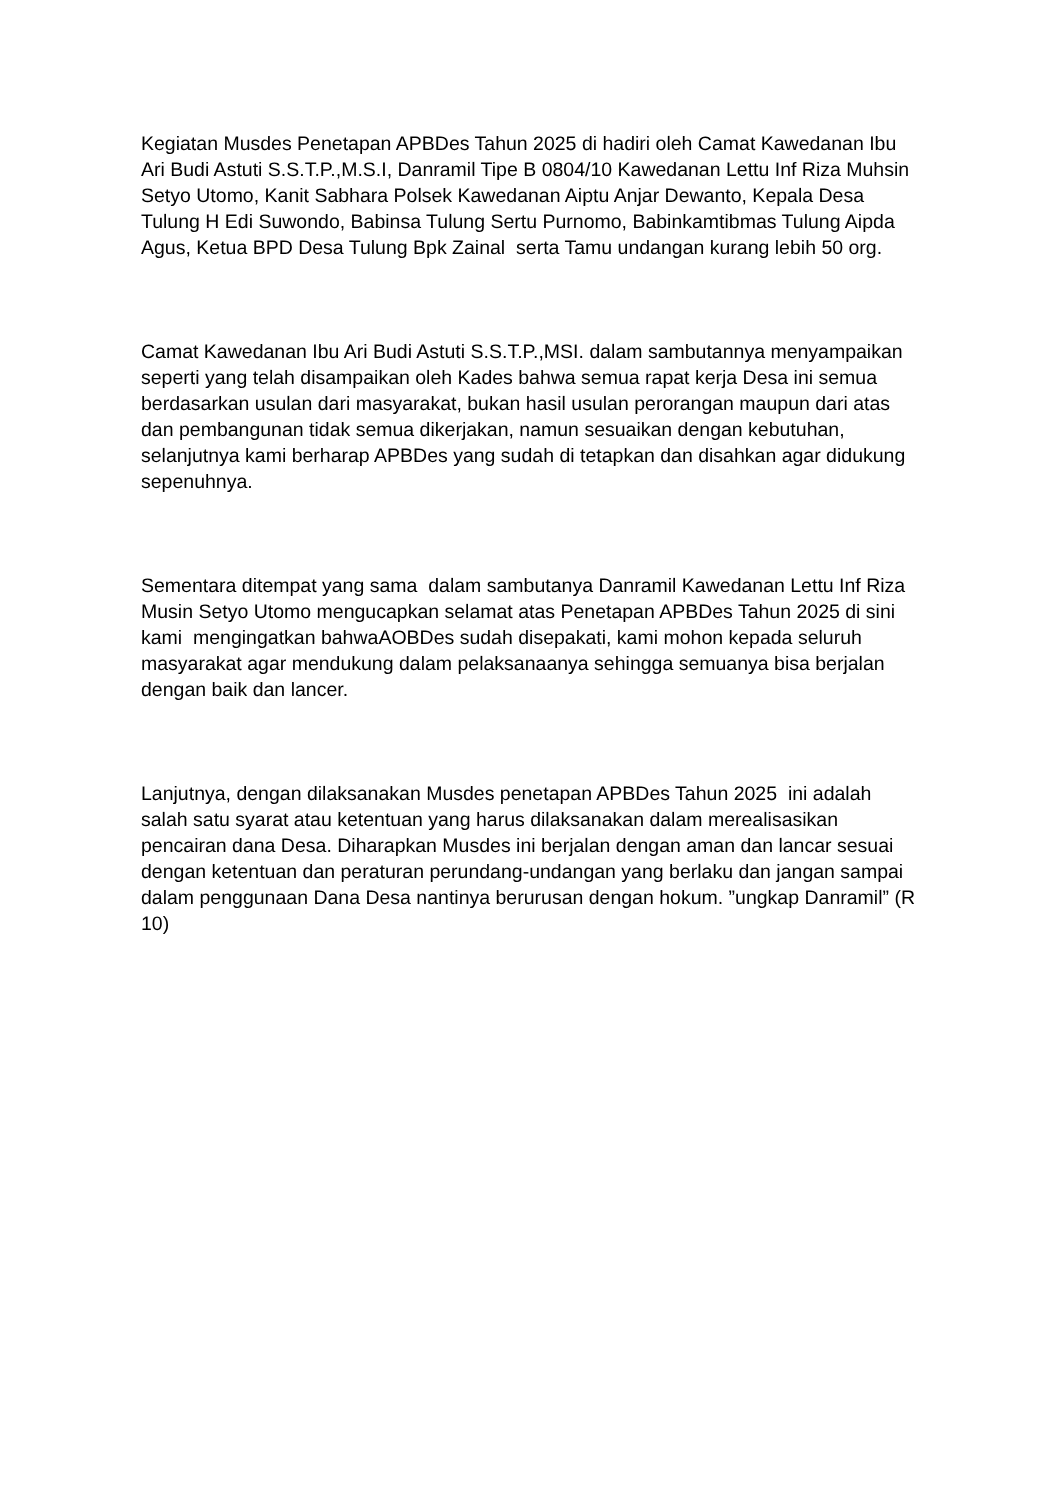Kegiatan Musdes Penetapan APBDes Tahun 2025 di hadiri oleh Camat Kawedanan Ibu Ari Budi Astuti S.S.T.P.,M.S.I, Danramil Tipe B 0804/10 Kawedanan Lettu Inf Riza Muhsin Setyo Utomo, Kanit Sabhara Polsek Kawedanan Aiptu Anjar Dewanto, Kepala Desa Tulung H Edi Suwondo, Babinsa Tulung Sertu Purnomo, Babinkamtibmas Tulung Aipda Agus, Ketua BPD Desa Tulung Bpk Zainal serta Tamu undangan kurang lebih 50 org.
Camat Kawedanan Ibu Ari Budi Astuti S.S.T.P.,MSI. dalam sambutannya menyampaikan seperti yang telah disampaikan oleh Kades bahwa semua rapat kerja Desa ini semua berdasarkan usulan dari masyarakat, bukan hasil usulan perorangan maupun dari atas dan pembangunan tidak semua dikerjakan, namun sesuaikan dengan kebutuhan, selanjutnya kami berharap APBDes yang sudah di tetapkan dan disahkan agar didukung sepenuhnya.
Sementara ditempat yang sama dalam sambutanya Danramil Kawedanan Lettu Inf Riza Musin Setyo Utomo mengucapkan selamat atas Penetapan APBDes Tahun 2025 di sini kami mengingatkan bahwaAOBDes sudah disepakati, kami mohon kepada seluruh masyarakat agar mendukung dalam pelaksanaanya sehingga semuanya bisa berjalan dengan baik dan lancer.
Lanjutnya, dengan dilaksanakan Musdes penetapan APBDes Tahun 2025 ini adalah salah satu syarat atau ketentuan yang harus dilaksanakan dalam merealisasikan pencairan dana Desa. Diharapkan Musdes ini berjalan dengan aman dan lancar sesuai dengan ketentuan dan peraturan perundang-undangan yang berlaku dan jangan sampai dalam penggunaan Dana Desa nantinya berurusan dengan hokum. ”ungkap Danramil” (R 10)